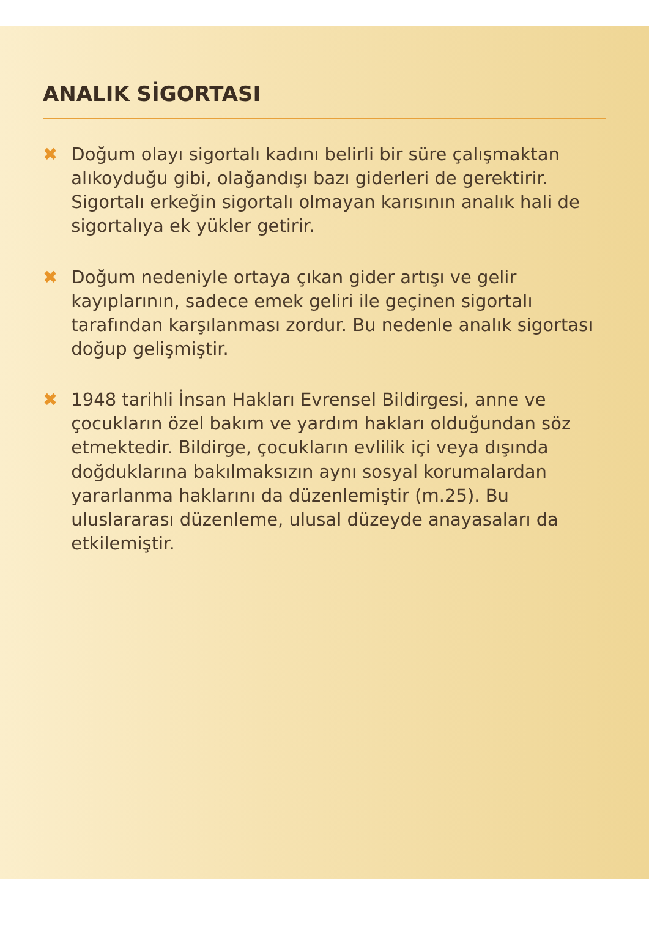ANALIK SİGORTASI
✖ Doğum olayı sigortalı kadını belirli bir süre çalışmaktan alıkoyduğu gibi, olağandışı bazı giderleri de gerektirir. Sigortalı erkeğin sigortalı olmayan karısının analık hali de sigortalıya ek yükler getirir.
✖ Doğum nedeniyle ortaya çıkan gider artışı ve gelir kayıplarının, sadece emek geliri ile geçinen sigortalı tarafından karşılanması zordur. Bu nedenle analık sigortası doğup gelişmiştir.
✖ 1948 tarihli İnsan Hakları Evrensel Bildirgesi, anne ve çocukların özel bakım ve yardım hakları olduğundan söz etmektedir. Bildirge, çocukların evlilik içi veya dışında doğduklarına bakılmaksızın aynı sosyal korumalardan yararlanma haklarını da düzenlemiştir (m.25). Bu uluslararası düzenleme, ulusal düzeyde anayasaları da etkilemiştir.